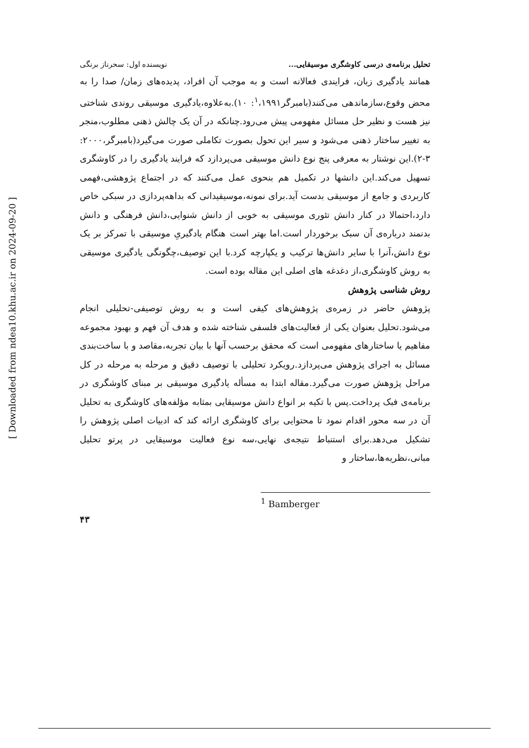تحلیل برنامه‌ی درسی کاوشگری موسیقایی... نویسنده اول: سحرناز برنگی
همانند یادگیری زبان، فرایندی فعالانه است و به موجب آن افراد، پدیده‌های زمان/ صدا را به محض وقوع،سازماندهی می‌کنند(بامبرگر<sup>۱</sup>،۱۹۹۱: ۱۰).به‌علاوه،یادگیری موسیقی روندی شناختی نیز هست و نظیر حل مسائل مفهومی پیش می‌رود.چنانکه در آن یک چالش ذهنی مطلوب،منجر به تغییر ساختار ذهنی می‌شود و سیر این تحول بصورت تکاملی صورت می‌گیرد(بامبرگر،۲۰۰۰: ۳-۲).این نوشتار به معرفی پنج نوع دانش موسیقی می‌پردازد که فرایند یادگیری را در کاوشگری تسهیل می‌کند.این دانشها در تکمیل هم بنحوی عمل می‌کنند که در اجتماع پژوهشی،فهمی کاربردی و جامع از موسیقی بدست آید.برای نمونه،موسیقیدانی که بداهه‌پردازی در سبکی خاص دارد،احتمالا در کنار دانش تئوری موسیقی به خوبی از دانش شنوایی،دانش فرهنگی و دانش بدنمند درباره‌ی آن سبک برخوردار است.اما بهتر است هنگام یادگیریِ موسیقی با تمرکز بر یک نوع دانش،آنرا با سایر دانش‌ها ترکیب و یکپارچه کرد.با این توصیف،چگونگی یادگیری موسیقی به روش کاوشگری،از دغدغه های اصلی این مقاله بوده است.
روش شناسی پژوهش
پژوهش حاضر در زمره‌ی پژوهش‌های کیفی است و به روش توصیفی-تحلیلی انجام می‌شود.تحلیل بعنوان یکی از فعالیت‌های فلسفی شناخته شده و هدف آن فهم و بهبود مجموعه مفاهیم یا ساختارهای مفهومی است که محقق برحسب آنها با بیان تجربه،مقاصد و با ساخت‌بندی مسائل به اجرای پژوهش می‌پردازد.رویکرد تحلیلی با توصیف دقیق و مرحله به مرحله در کل مراحل پژوهش صورت می‌گیرد.مقاله ابتدا به مسأله یادگیری موسیقی بر مبنای کاوشگری در برنامه‌ی فبک پرداخت.پس با تکیه بر انواع دانش موسیقایی بمثابه مؤلفه‌های کاوشگری به تحلیل آن در سه محور اقدام نمود تا محتوایی برای کاوشگری ارائه کند که ادبیات اصلی پژوهش را تشکیل می‌دهد.برای استنباط نتیجه‌ی نهایی،سه نوع فعالیت موسیقایی در پرتو تحلیل مبانی،نظریه‌ها،ساختار و
<sup>1</sup> Bamberger
۴۳
[ Downloaded from ndea10.khu.ac.ir on 2024-09-20 ]